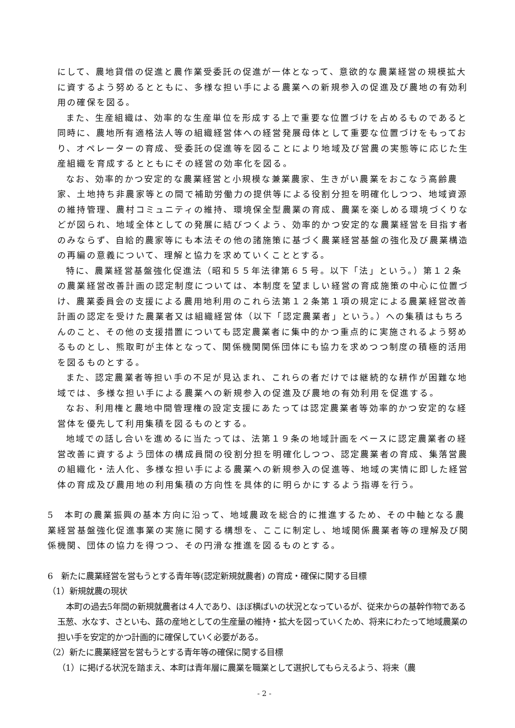にして、農地貸借の促進と農作業受委託の促進が一体となって、意欲的な農業経営の規模拡大に資するよう努めるとともに、多様な担い手による農業への新規参入の促進及び農地の有効利用の確保を図る。
また、生産組織は、効率的な生産単位を形成する上で重要な位置づけを占めるものであると同時に、農地所有適格法人等の組織経営体への経営発展母体として重要な位置づけをもっており、オペレーターの育成、受委託の促進等を図ることにより地域及び営農の実態等に応じた生産組織を育成するとともにその経営の効率化を図る。
なお、効率的かつ安定的な農業経営と小規模な兼業農家、生きがい農業をおこなう高齢農家、土地持ち非農家等との間で補助労働力の提供等による役割分担を明確化しつつ、地域資源の維持管理、農村コミュニティの維持、環境保全型農業の育成、農業を楽しめる環境づくりなどが図られ、地域全体としての発展に結びつくよう、効率的かつ安定的な農業経営を目指す者のみならず、自給的農家等にも本法その他の諸施策に基づく農業経営基盤の強化及び農業構造の再編の意義について、理解と協力を求めていくこととする。
特に、農業経営基盤強化促進法（昭和５５年法律第６５号。以下「法」という。）第１２条の農業経営改善計画の認定制度については、本制度を望ましい経営の育成施策の中心に位置づけ、農業委員会の支援による農用地利用のこれら法第１２条第１項の規定による農業経営改善計画の認定を受けた農業者又は組織経営体（以下「認定農業者」という。）への集積はもちろんのこと、その他の支援措置についても認定農業者に集中的かつ重点的に実施されるよう努めるものとし、熊取町が主体となって、関係機関関係団体にも協力を求めつつ制度の積極的活用を図るものとする。
また、認定農業者等担い手の不足が見込まれ、これらの者だけでは継続的な耕作が困難な地域では、多様な担い手による農業への新規参入の促進及び農地の有効利用を促進する。
なお、利用権と農地中間管理権の設定支援にあたっては認定農業者等効率的かつ安定的な経営体を優先して利用集積を図るものとする。
地域での話し合いを進めるに当たっては、法第１９条の地域計画をベースに認定農業者の経営改善に資するよう団体の構成員間の役割分担を明確化しつつ、認定農業者の育成、集落営農の組織化・法人化、多様な担い手による農業への新規参入の促進等、地域の実情に即した経営体の育成及び農用地の利用集積の方向性を具体的に明らかにするよう指導を行う。
5　本町の農業振興の基本方向に沿って、地域農政を総合的に推進するため、その中軸となる農業経営基盤強化促進事業の実施に関する構想を、ここに制定し、地域関係農業者等の理解及び関係機関、団体の協力を得つつ、その円滑な推進を図るものとする。
6　新たに農業経営を営もうとする青年等(認定新規就農者) の育成・確保に関する目標
（1）新規就農の現状
本町の過去5年間の新規就農者は４人であり、ほぼ横ばいの状況となっているが、従来からの基幹作物である玉葱、水なす、さといも、蕗の産地としての生産量の維持・拡大を図っていくため、将来にわたって地域農業の担い手を安定的かつ計画的に確保していく必要がある。
（2）新たに農業経営を営もうとする青年等の確保に関する目標
（1）に掲げる状況を踏まえ、本町は青年層に農業を職業として選択してもらえるよう、将来（農
- 2 -